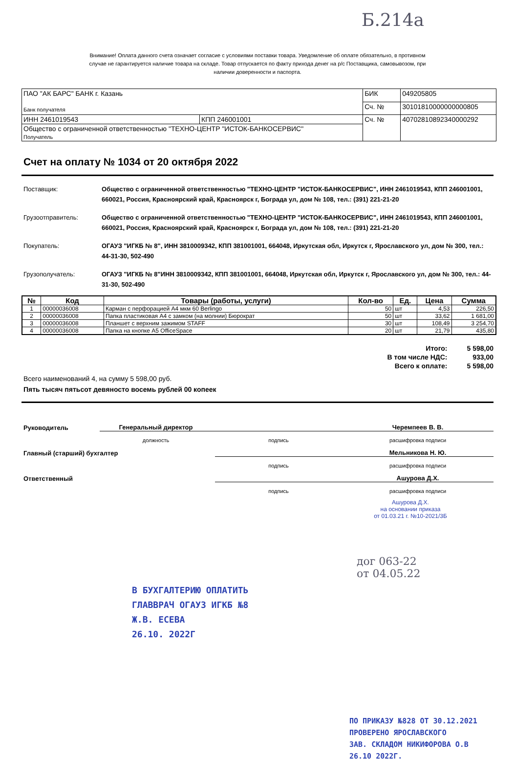Б.214а
Внимание! Оплата данного счета означает согласие с условиями поставки товара. Уведомление об оплате обязательно, в противном случае не гарантируется наличие товара на складе. Товар отпускается по факту прихода денег на р/с Поставщика, самовывозом, при наличии доверенности и паспорта.
| ПАО "АК БАРС" БАНК г. Казань Банк получателя | | БИК | 049205805 |
| | | Сч. № | 30101810000000000805 |
| ИНН 2461019543 | КПП 246001001 | Сч. № | 40702810892340000292 |
| Общество с ограниченной ответственностью "ТЕХНО-ЦЕНТР "ИСТОК-БАНКОСЕРВИС" Получатель | | | |
Счет на оплату № 1034 от 20 октября 2022
Поставщик: Общество с ограниченной ответственностью "ТЕХНО-ЦЕНТР "ИСТОК-БАНКОСЕРВИС", ИНН 2461019543, КПП 246001001, 660021, Россия, Красноярский край, Красноярск г, Бограда ул, дом № 108, тел.: (391) 221-21-20
Грузоотправитель: Общество с ограниченной ответственностью "ТЕХНО-ЦЕНТР "ИСТОК-БАНКОСЕРВИС", ИНН 2461019543, КПП 246001001, 660021, Россия, Красноярский край, Красноярск г, Бограда ул, дом № 108, тел.: (391) 221-21-20
Покупатель: ОГАУЗ "ИГКБ № 8", ИНН 3810009342, КПП 381001001, 664048, Иркутская обл, Иркутск г, Ярославского ул, дом № 300, тел.: 44-31-30, 502-490
Грузополучатель: ОГАУЗ "ИГКБ № 8"ИНН 3810009342, КПП 381001001, 664048, Иркутская обл, Иркутск г, Ярославского ул, дом № 300, тел.: 44-31-30, 502-490
| № | Код | Товары (работы, услуги) | Кол-во | Ед. | Цена | Сумма |
| --- | --- | --- | --- | --- | --- | --- |
| 1 | 00000036008 | Карман с перфорацией А4 мкм 60 Berlingo | 50 | шт | 4,53 | 226,50 |
| 2 | 00000036008 | Папка пластиковая А4 с замком (на молнии) Бюрократ | 50 | шт | 33,62 | 1 681,00 |
| 3 | 00000036008 | Планшет с верхним зажимом STAFF | 30 | шт | 108,49 | 3 254,70 |
| 4 | 00000036008 | Папка на кнопке А5 OfficeSpace | 20 | шт | 21,79 | 435,80 |
| Итого: | 5 598,00 |
| В том числе НДС: | 933,00 |
| Всего к оплате: | 5 598,00 |
Всего наименований 4, на сумму 5 598,00 руб.
Пять тысяч пятьсот девяносто восемь рублей 00 копеек
| Руководитель | Генеральный директор | | Черемпеев В. В. |
| | должность | подпись | расшифровка подписи |
| Главный (старший) бухгалтер | | | Мельникова Н. Ю. |
| | | подпись | расшифровка подписи |
| Ответственный | | | Ашурова Д.Х. |
| | | подпись | расшифровка подписи |
Ашурова Д.Х.
на основании приказа
от 01.03.21 г. №10-2021/3Б
В БУХГАЛТЕРИЮ ОПЛАТИТЬ
ГЛАВВРАЧ ОГАУЗ ИГКБ №8
Ж.В. ЕСЕВА
26.10. 2022Г
дог 063-22
от 04.05.22
ПО ПРИКАЗУ №828 ОТ 30.12.2021
ПРОВЕРЕНО ЯРОСЛАВСКОГО
ЗАВ. СКЛАДОМ НИКИФОРОВА О.В
26.10 2022Г.